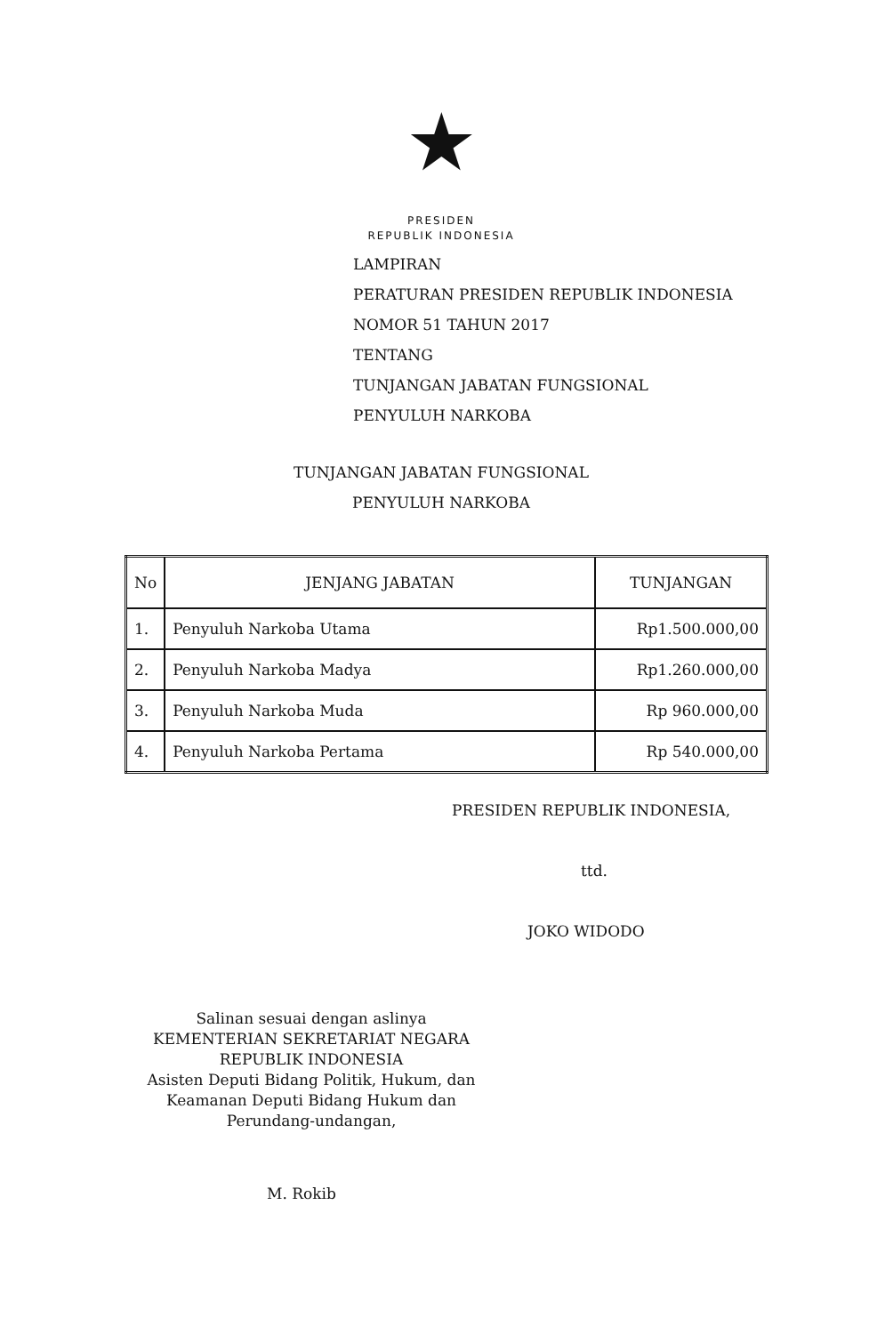★
PRESIDEN
REPUBLIK INDONESIA
LAMPIRAN
PERATURAN PRESIDEN REPUBLIK INDONESIA
NOMOR 51 TAHUN 2017
TENTANG
TUNJANGAN JABATAN FUNGSIONAL
PENYULUH NARKOBA
TUNJANGAN JABATAN FUNGSIONAL
PENYULUH NARKOBA
| No | JENJANG JABATAN | TUNJANGAN |
| --- | --- | --- |
| 1. | Penyuluh Narkoba Utama | Rp1.500.000,00 |
| 2. | Penyuluh Narkoba Madya | Rp1.260.000,00 |
| 3. | Penyuluh Narkoba Muda | Rp 960.000,00 |
| 4. | Penyuluh Narkoba Pertama | Rp 540.000,00 |
PRESIDEN REPUBLIK INDONESIA,
ttd.
JOKO WIDODO
Salinan sesuai dengan aslinya
KEMENTERIAN SEKRETARIAT NEGARA
REPUBLIK INDONESIA
Asisten Deputi Bidang Politik, Hukum, dan
Keamanan Deputi Bidang Hukum dan
Perundang-undangan,
M. Rokib